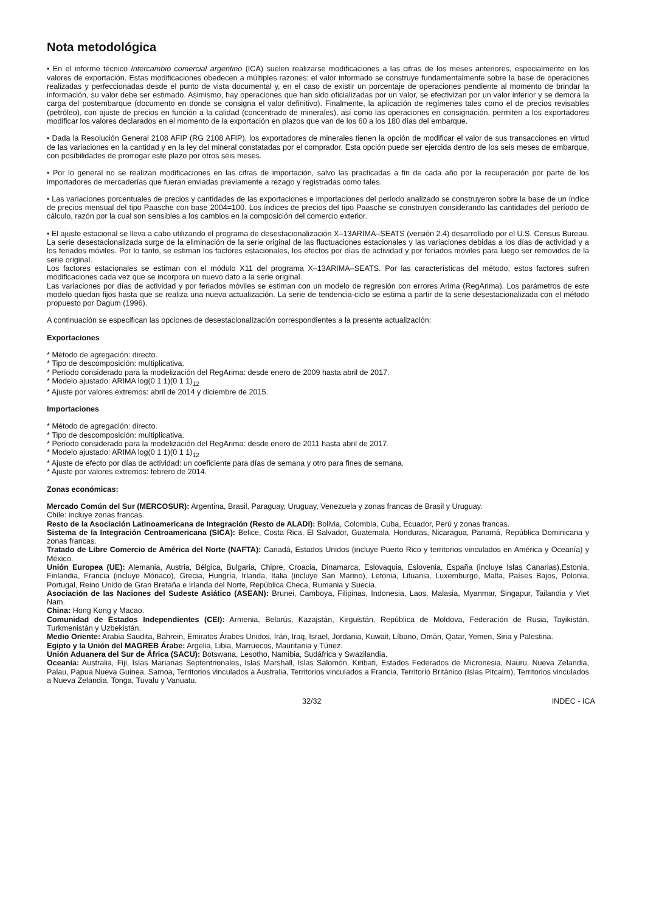Nota metodológica
• En el informe técnico Intercambio comercial argentino (ICA) suelen realizarse modificaciones a las cifras de los meses anteriores, especialmente en los valores de exportación. Estas modificaciones obedecen a múltiples razones: el valor informado se construye fundamentalmente sobre la base de operaciones realizadas y perfeccionadas desde el punto de vista documental y, en el caso de existir un porcentaje de operaciones pendiente al momento de brindar la información, su valor debe ser estimado. Asimismo, hay operaciones que han sido oficializadas por un valor, se efectivizan por un valor inferior y se demora la carga del postembarque (documento en donde se consigna el valor definitivo). Finalmente, la aplicación de regímenes tales como el de precios revisables (petróleo), con ajuste de precios en función a la calidad (concentrado de minerales), así como las operaciones en consignación, permiten a los exportadores modificar los valores declarados en el momento de la exportación en plazos que van de los 60 a los 180 días del embarque.
• Dada la Resolución General 2108 AFIP (RG 2108 AFIP), los exportadores de minerales tienen la opción de modificar el valor de sus transacciones en virtud de las variaciones en la cantidad y en la ley del mineral constatadas por el comprador. Esta opción puede ser ejercida dentro de los seis meses de embarque, con posibilidades de prorrogar este plazo por otros seis meses.
• Por lo general no se realizan modificaciones en las cifras de importación, salvo las practicadas a fin de cada año por la recuperación por parte de los importadores de mercaderías que fueran enviadas previamente a rezago y registradas como tales.
• Las variaciones porcentuales de precios y cantidades de las exportaciones e importaciones del período analizado se construyeron sobre la base de un índice de precios mensual del tipo Paasche con base 2004=100. Los índices de precios del tipo Paasche se construyen considerando las cantidades del período de cálculo, razón por la cual son sensibles a los cambios en la composición del comercio exterior.
• El ajuste estacional se lleva a cabo utilizando el programa de desestacionalización X–13ARIMA–SEATS (versión 2.4) desarrollado por el U.S. Census Bureau.
La serie desestacionalizada surge de la eliminación de la serie original de las fluctuaciones estacionales y las variaciones debidas a los días de actividad y a los feriados móviles. Por lo tanto, se estiman los factores estacionales, los efectos por días de actividad y por feriados móviles para luego ser removidos de la serie original.
Los factores estacionales se estiman con el módulo X11 del programa X–13ARIMA–SEATS. Por las características del método, estos factores sufren modificaciones cada vez que se incorpora un nuevo dato a la serie original.
Las variaciones por días de actividad y por feriados móviles se estiman con un modelo de regresión con errores Arima (RegArima). Los parámetros de este modelo quedan fijos hasta que se realiza una nueva actualización. La serie de tendencia-ciclo se estima a partir de la serie desestacionalizada con el método propuesto por Dagum (1996).
A continuación se especifican las opciones de desestacionalización correspondientes a la presente actualización:
Exportaciones
* Método de agregación: directo.
* Tipo de descomposición: multiplicativa.
* Período considerado para la modelización del RegArima: desde enero de 2009 hasta abril de 2017.
* Modelo ajustado: ARIMA log(0 1 1)(0 1 1)<sub>12</sub>
* Ajuste por valores extremos: abril de 2014 y diciembre de 2015.
Importaciones
* Método de agregación: directo.
* Tipo de descomposición: multiplicativa.
* Período considerado para la modelización del RegArima: desde enero de 2011 hasta abril de 2017.
* Modelo ajustado: ARIMA log(0 1 1)(0 1 1)<sub>12</sub>
* Ajuste de efecto por días de actividad: un coeficiente para días de semana y otro para fines de semana.
* Ajuste por valores extremos: febrero de 2014.
Zonas económicas:
Mercado Común del Sur (MERCOSUR): Argentina, Brasil, Paraguay, Uruguay, Venezuela y zonas francas de Brasil y Uruguay.
Chile: incluye zonas francas.
Resto de la Asociación Latinoamericana de Integración (Resto de ALADI): Bolivia, Colombia, Cuba, Ecuador, Perú y zonas francas.
Sistema de la Integración Centroamericana (SICA): Belice, Costa Rica, El Salvador, Guatemala, Honduras, Nicaragua, Panamá, República Dominicana y zonas francas.
Tratado de Libre Comercio de América del Norte (NAFTA): Canadá, Estados Unidos (incluye Puerto Rico y territorios vinculados en América y Oceanía) y México.
Unión Europea (UE): Alemania, Austria, Bélgica, Bulgaria, Chipre, Croacia, Dinamarca, Eslovaquia, Eslovenia, España (incluye Islas Canarias),Estonia, Finlandia, Francia (incluye Mónaco), Grecia, Hungría, Irlanda, Italia (incluye San Marino), Letonia, Lituania, Luxemburgo, Malta, Países Bajos, Polonia, Portugal, Reino Unido de Gran Bretaña e Irlanda del Norte, República Checa, Rumania y Suecia.
Asociación de las Naciones del Sudeste Asiático (ASEAN): Brunei, Camboya, Filipinas, Indonesia, Laos, Malasia, Myanmar, Singapur, Tailandia y Viet Nam.
China: Hong Kong y Macao.
Comunidad de Estados Independientes (CEI): Armenia, Belarús, Kazajstán, Kirguistán, República de Moldova, Federación de Rusia, Tayikistán, Turkmenistán y Uzbekistán.
Medio Oriente: Arabia Saudita, Bahrein, Emiratos Árabes Unidos, Irán, Iraq, Israel, Jordania, Kuwait, Líbano, Omán, Qatar, Yemen, Siria y Palestina.
Egipto y la Unión del MAGREB Árabe: Argelia, Libia, Marruecos, Mauritania y Túnez.
Unión Aduanera del Sur de África (SACU): Botswana, Lesotho, Namibia, Sudáfrica y Swazilandia.
Oceanía: Australia, Fiji, Islas Marianas Septentrionales, Islas Marshall, Islas Salomón, Kiribati, Estados Federados de Micronesia, Nauru, Nueva Zelandia, Palau, Papua Nueva Guinea, Samoa, Territorios vinculados a Australia, Territorios vinculados a Francia, Territorio Británico (Islas Pitcairn), Territorios vinculados a Nueva Zelandia, Tonga, Tuvalu y Vanuatu.
32/32 INDEC - ICA